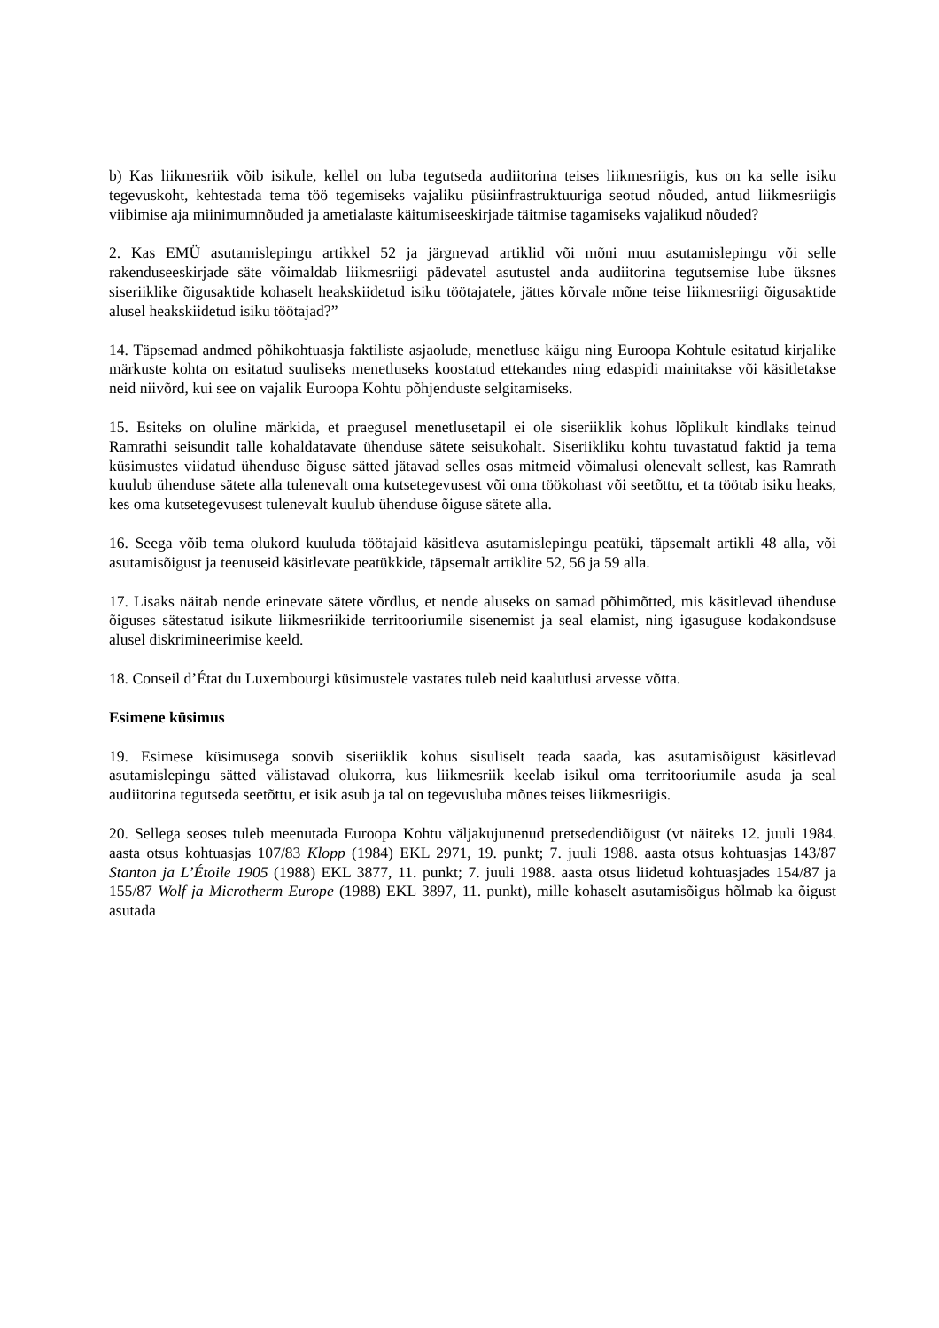b) Kas liikmesriik võib isikule, kellel on luba tegutseda audiitorina teises liikmesriigis, kus on ka selle isiku tegevuskoht, kehtestada tema töö tegemiseks vajaliku püsiinfrastruktuuriga seotud nõuded, antud liikmesriigis viibimise aja miinimumnõuded ja ametialaste käitumiseeskirjade täitmise tagamiseks vajalikud nõuded?
2. Kas EMÜ asutamislepingu artikkel 52 ja järgnevad artiklid või mõni muu asutamislepingu või selle rakenduseeskirjade säte võimaldab liikmesriigi pädevatel asutustel anda audiitorina tegutsemise lube üksnes siseriiklike õigusaktide kohaselt heakskiidetud isiku töötajatele, jättes kõrvale mõne teise liikmesriigi õigusaktide alusel heakskiidetud isiku töötajad?”
14. Täpsemad andmed põhikohtuasja faktiliste asjaolude, menetluse käigu ning Euroopa Kohtule esitatud kirjalike märkuste kohta on esitatud suuliseks menetluseks koostatud ettekandes ning edaspidi mainitakse või käsitletakse neid niivõrd, kui see on vajalik Euroopa Kohtu põhjenduste selgitamiseks.
15. Esiteks on oluline märkida, et praegusel menetlusetapil ei ole siseriiklik kohus lõplikult kindlaks teinud Ramrathi seisundit talle kohaldatavate ühenduse sätete seisukohalt. Siseriikliku kohtu tuvastatud faktid ja tema küsimustes viidatud ühenduse õiguse sätted jätavad selles osas mitmeid võimalusi olenevalt sellest, kas Ramrath kuulub ühenduse sätete alla tulenevalt oma kutsetegevusest või oma töökohast või seetõttu, et ta töötab isiku heaks, kes oma kutsetegevusest tulenevalt kuulub ühenduse õiguse sätete alla.
16. Seega võib tema olukord kuuluda töötajaid käsitleva asutamislepingu peatüki, täpsemalt artikli 48 alla, või asutamisõigust ja teenuseid käsitlevate peatükkide, täpsemalt artiklite 52, 56 ja 59 alla.
17. Lisaks näitab nende erinevate sätete võrdlus, et nende aluseks on samad põhimõtted, mis käsitlevad ühenduse õiguses sätestatud isikute liikmesriikide territooriumile sisenemist ja seal elamist, ning igasuguse kodakondsuse alusel diskrimineerimise keeld.
18. Conseil d’État du Luxembourgi küsimustele vastates tuleb neid kaalutlusi arvesse võtta.
Esimene küsimus
19. Esimese küsimusega soovib siseriiklik kohus sisuliselt teada saada, kas asutamisõigust käsitlevad asutamislepingu sätted välistavad olukorra, kus liikmesriik keelab isikul oma territooriumile asuda ja seal audiitorina tegutseda seetõttu, et isik asub ja tal on tegevusluba mõnes teises liikmesriigis.
20. Sellega seoses tuleb meenutada Euroopa Kohtu väljakujunenud pretsedendiõigust (vt näiteks 12. juuli 1984. aasta otsus kohtuasjas 107/83 Klopp (1984) EKL 2971, 19. punkt; 7. juuli 1988. aasta otsus kohtuasjas 143/87 Stanton ja L’Étoile 1905 (1988) EKL 3877, 11. punkt; 7. juuli 1988. aasta otsus liidetud kohtuasjades 154/87 ja 155/87 Wolf ja Microtherm Europe (1988) EKL 3897, 11. punkt), mille kohaselt asutamisõigus hõlmab ka õigust asutada